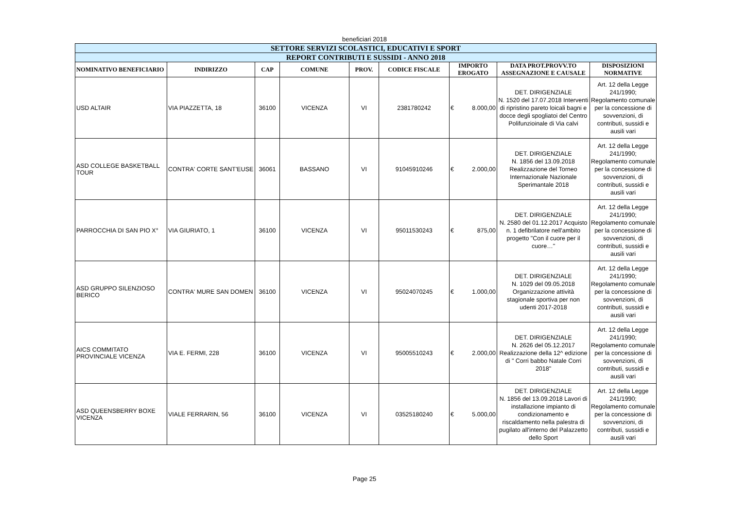beneficiari 2018
| SETTORE SERVIZI SCOLASTICI, EDUCATIVI E SPORT | | | | | | | | |
| REPORT CONTRIBUTI E SUSSIDI - ANNO 2018 | | | | | | | | |
| NOMINATIVO BENEFICIARIO | INDIRIZZO | CAP | COMUNE | PROV. | CODICE FISCALE | IMPORTO EROGATO | DATA PROT.PROVV.TO ASSEGNAZIONE E CAUSALE | DISPOSIZIONI NORMATIVE |
| USD ALTAIR | VIA PIAZZETTA, 18 | 36100 | VICENZA | VI | 2381780242 | € 8.000,00 | DET. DIRIGENZIALE N. 1520 del 17.07.2018 Interventi di ripristino pareto loicali bagni e docce degli spogliatoi del Centro Polifunzioinale di Via calvi | Art. 12 della Legge 241/1990; Regolamento comunale per la concessione di sovvenzioni, di contributi, sussidi e ausili vari |
| ASD COLLEGE BASKETBALL TOUR | CONTRA' CORTE SANT'EUSE | 36061 | BASSANO | VI | 91045910246 | € 2.000,00 | DET. DIRIGENZIALE N. 1856 del 13.09.2018 Realizzazione del Torneo Internazionale Nazionale Sperimantale 2018 | Art. 12 della Legge 241/1990; Regolamento comunale per la concessione di sovvenzioni, di contributi, sussidi e ausili vari |
| PARROCCHIA DI SAN PIO X° | VIA GIURIATO, 1 | 36100 | VICENZA | VI | 95011530243 | € 875,00 | DET. DIRIGENZIALE N. 2580 del 01.12.2017 Acquisto n. 1 defibrilatore nell'ambito progetto "Con il cuore per il cuore…" | Art. 12 della Legge 241/1990; Regolamento comunale per la concessione di sovvenzioni, di contributi, sussidi e ausili vari |
| ASD GRUPPO SILENZIOSO BERICO | CONTRA' MURE SAN DOMEN | 36100 | VICENZA | VI | 95024070245 | € 1.000,00 | DET. DIRIGENZIALE N. 1029 del 09.05.2018 Organizzazione attività stagionale sportiva per non udenti 2017-2018 | Art. 12 della Legge 241/1990; Regolamento comunale per la concessione di sovvenzioni, di contributi, sussidi e ausili vari |
| AICS COMMITATO PROVINCIALE VICENZA | VIA E. FERMI, 228 | 36100 | VICENZA | VI | 95005510243 | € 2.000,00 | DET. DIRIGENZIALE N. 2626 del 05.12.2017 Realizzazione della 12^ edizione di " Corri babbo Natale Corri 2018" | Art. 12 della Legge 241/1990; Regolamento comunale per la concessione di sovvenzioni, di contributi, sussidi e ausili vari |
| ASD QUEENSBERRY BOXE VICENZA | VIALE FERRARIN, 56 | 36100 | VICENZA | VI | 03525180240 | € 5.000,00 | DET. DIRIGENZIALE N. 1856 del 13.09.2018 Lavori di installazione impianto di condizionamento e riscaldamento nella palestra di pugilato all'interno del Palazzetto dello Sport | Art. 12 della Legge 241/1990; Regolamento comunale per la concessione di sovvenzioni, di contributi, sussidi e ausili vari |
Page 25